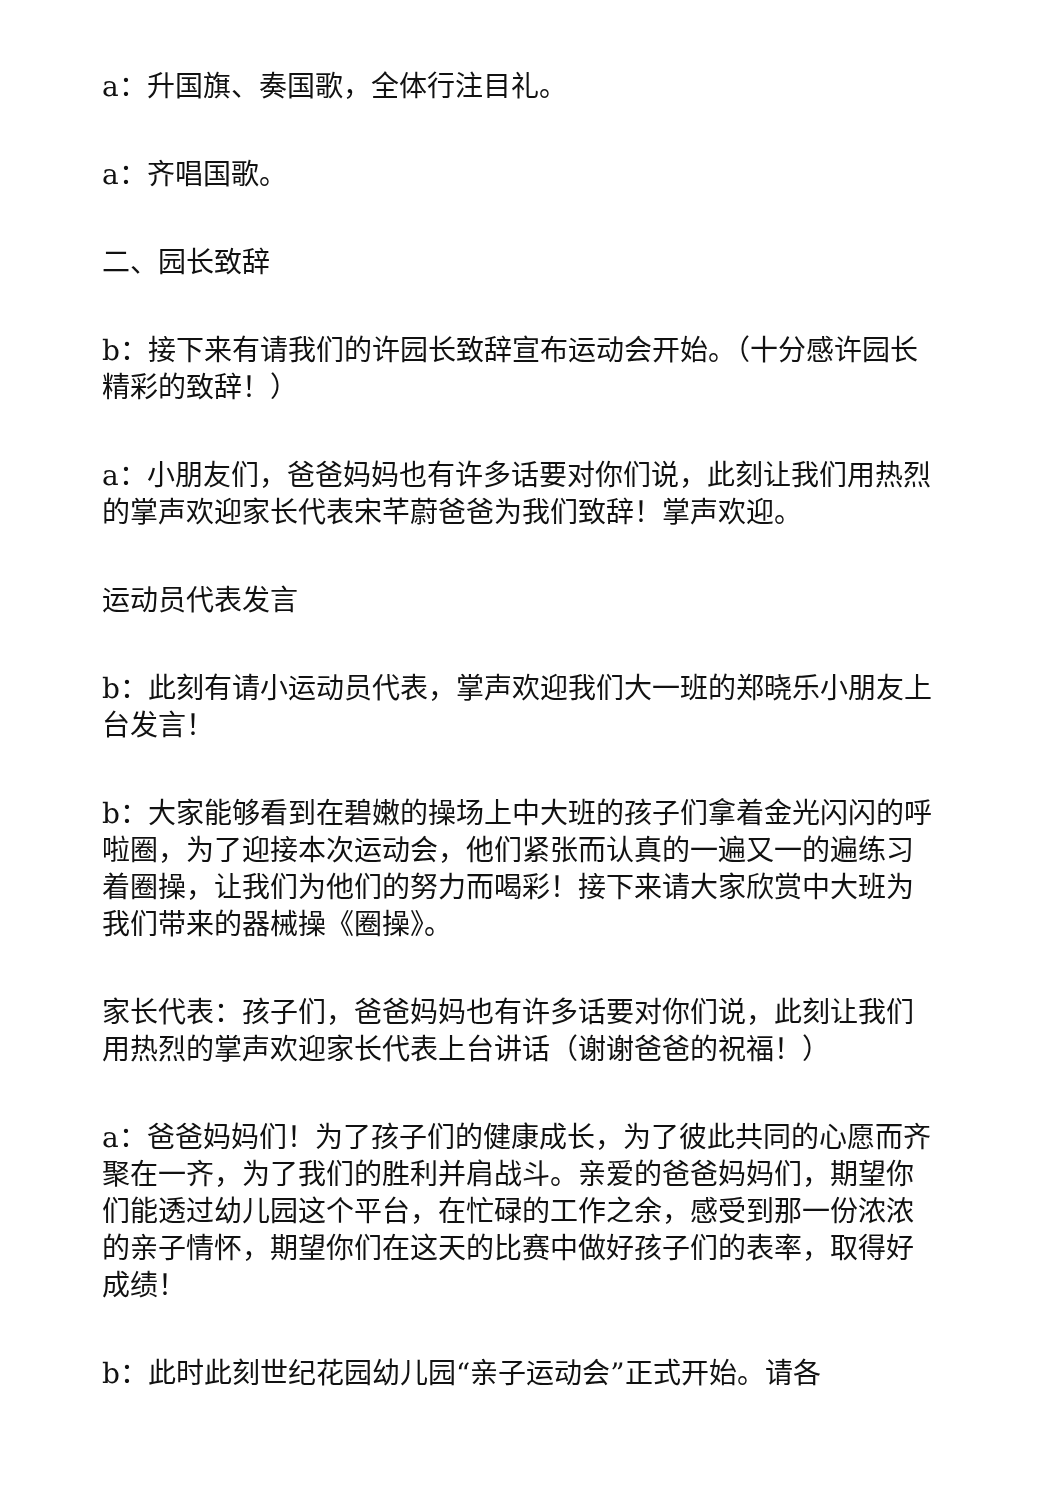a：升国旗、奏国歌，全体行注目礼。
a：齐唱国歌。
二、园长致辞
b：接下来有请我们的许园长致辞宣布运动会开始。（十分感许园长精彩的致辞！）
a：小朋友们，爸爸妈妈也有许多话要对你们说，此刻让我们用热烈的掌声欢迎家长代表宋芊蔚爸爸为我们致辞！掌声欢迎。
运动员代表发言
b：此刻有请小运动员代表，掌声欢迎我们大一班的郑晓乐小朋友上台发言！
b：大家能够看到在碧嫩的操场上中大班的孩子们拿着金光闪闪的呼啦圈，为了迎接本次运动会，他们紧张而认真的一遍又一的遍练习着圈操，让我们为他们的努力而喝彩！接下来请大家欣赏中大班为我们带来的器械操《圈操》。
家长代表：孩子们，爸爸妈妈也有许多话要对你们说，此刻让我们用热烈的掌声欢迎家长代表上台讲话（谢谢爸爸的祝福！）
a：爸爸妈妈们！为了孩子们的健康成长，为了彼此共同的心愿而齐聚在一齐，为了我们的胜利并肩战斗。亲爱的爸爸妈妈们，期望你们能透过幼儿园这个平台，在忙碌的工作之余，感受到那一份浓浓的亲子情怀，期望你们在这天的比赛中做好孩子们的表率，取得好成绩！
b：此时此刻世纪花园幼儿园“亲子运动会”正式开始。请各